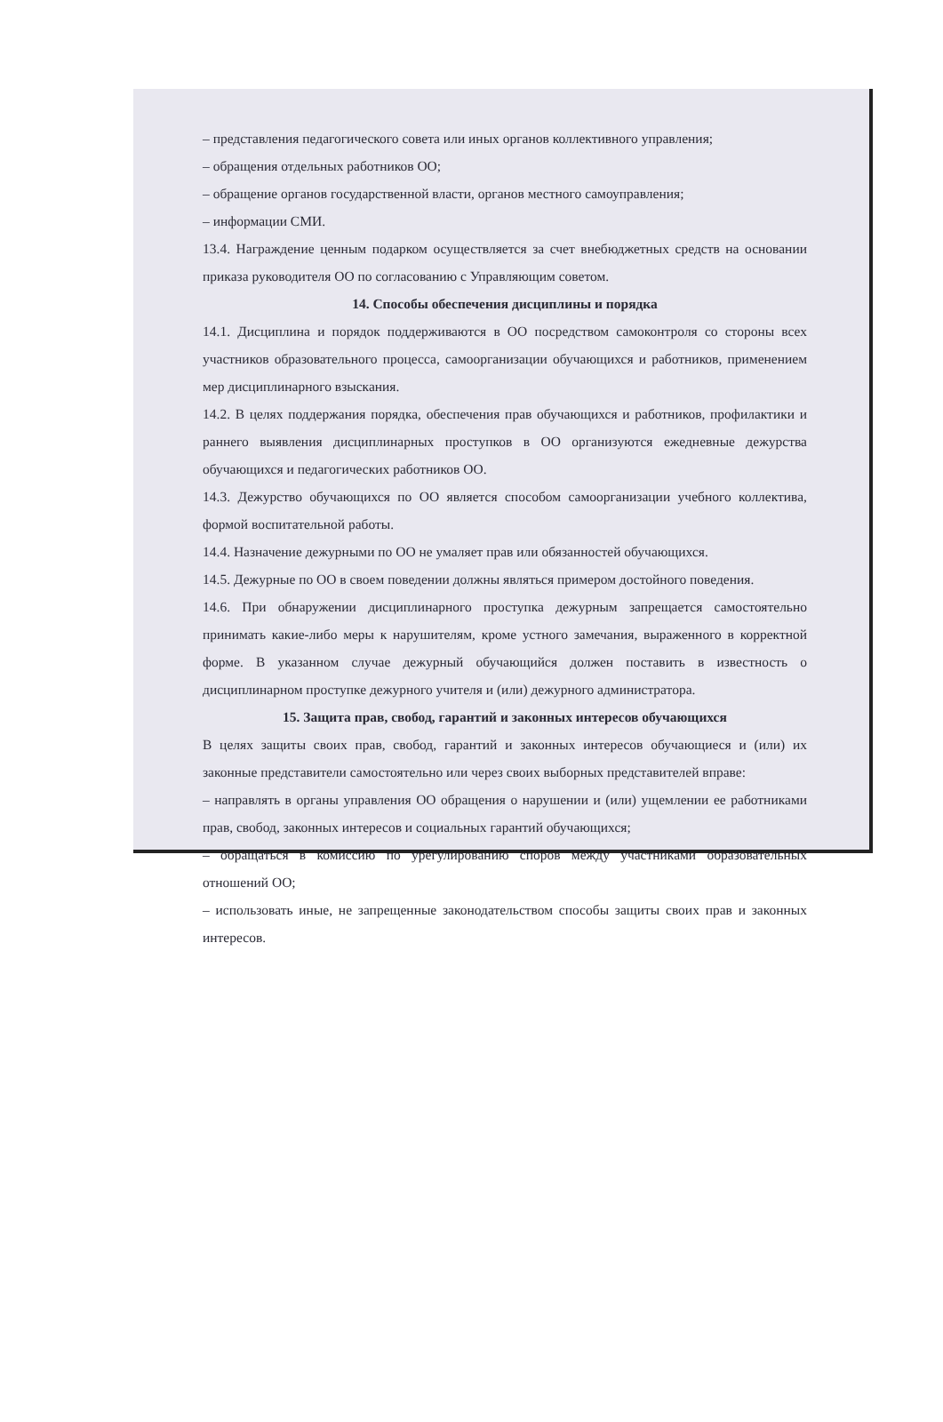– представления педагогического совета или иных органов коллективного управления;
– обращения отдельных работников ОО;
– обращение органов государственной власти, органов местного самоуправления;
– информации СМИ.
13.4. Награждение ценным подарком осуществляется за счет внебюджетных средств на основании приказа руководителя ОО по согласованию с Управляющим советом.
14. Способы обеспечения дисциплины и порядка
14.1. Дисциплина и порядок поддерживаются в ОО посредством самоконтроля со стороны всех участников образовательного процесса, самоорганизации обучающихся и работников, применением мер дисциплинарного взыскания.
14.2. В целях поддержания порядка, обеспечения прав обучающихся и работников, профилактики и раннего выявления дисциплинарных проступков в ОО организуются ежедневные дежурства обучающихся и педагогических работников ОО.
14.3. Дежурство обучающихся по ОО является способом самоорганизации учебного коллектива, формой воспитательной работы.
14.4. Назначение дежурными по ОО не умаляет прав или обязанностей обучающихся.
14.5. Дежурные по ОО в своем поведении должны являться примером достойного поведения.
14.6. При обнаружении дисциплинарного проступка дежурным запрещается самостоятельно принимать какие-либо меры к нарушителям, кроме устного замечания, выраженного в корректной форме. В указанном случае дежурный обучающийся должен поставить в известность о дисциплинарном проступке дежурного учителя и (или) дежурного администратора.
15. Защита прав, свобод, гарантий и законных интересов обучающихся
В целях защиты своих прав, свобод, гарантий и законных интересов обучающиеся и (или) их законные представители самостоятельно или через своих выборных представителей вправе:
– направлять в органы управления ОО обращения о нарушении и (или) ущемлении ее работниками прав, свобод, законных интересов и социальных гарантий обучающихся;
– обращаться в комиссию по урегулированию споров между участниками образовательных отношений ОО;
– использовать иные, не запрещенные законодательством способы защиты своих прав и законных интересов.